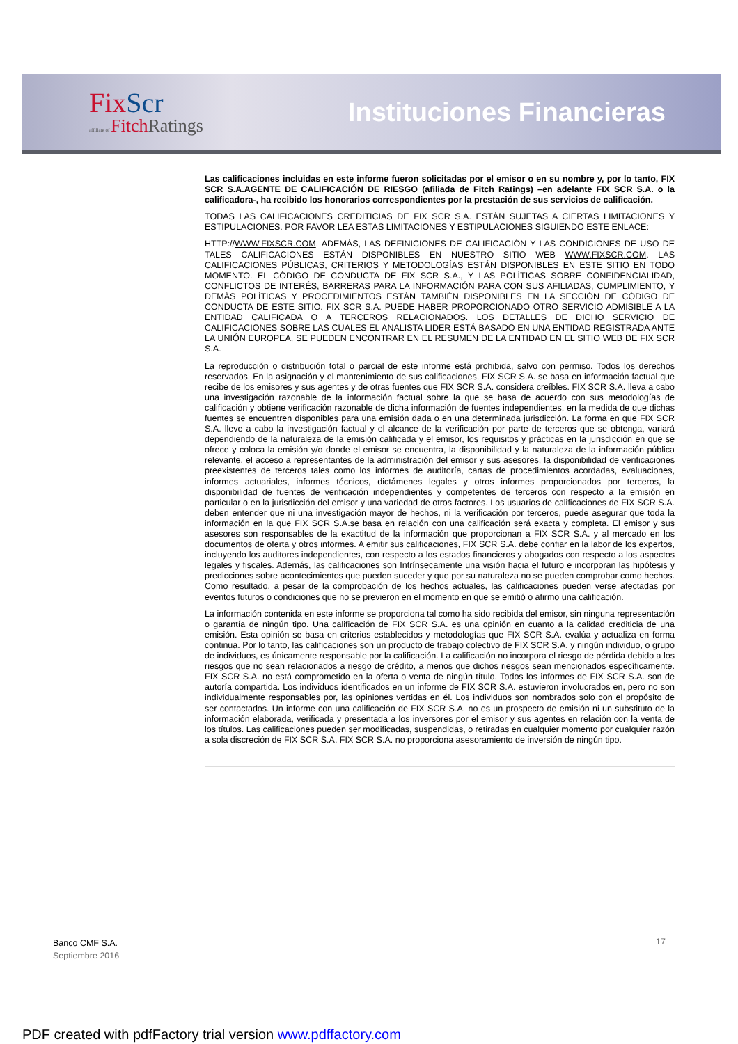FixScr
affiliate of FitchRatings
Instituciones Financieras
Las calificaciones incluidas en este informe fueron solicitadas por el emisor o en su nombre y, por lo tanto, FIX SCR S.A.AGENTE DE CALIFICACIÓN DE RIESGO (afiliada de Fitch Ratings) –en adelante FIX SCR S.A. o la calificadora-, ha recibido los honorarios correspondientes por la prestación de sus servicios de calificación.
TODAS LAS CALIFICACIONES CREDITICIAS DE FIX SCR S.A. ESTÁN SUJETAS A CIERTAS LIMITACIONES Y ESTIPULACIONES. POR FAVOR LEA ESTAS LIMITACIONES Y ESTIPULACIONES SIGUIENDO ESTE ENLACE:
HTTP://WWW.FIXSCR.COM. ADEMÁS, LAS DEFINICIONES DE CALIFICACIÓN Y LAS CONDICIONES DE USO DE TALES CALIFICACIONES ESTÁN DISPONIBLES EN NUESTRO SITIO WEB WWW.FIXSCR.COM. LAS CALIFICACIONES PÚBLICAS, CRITERIOS Y METODOLOGÍAS ESTÁN DISPONIBLES EN ESTE SITIO EN TODO MOMENTO. EL CÓDIGO DE CONDUCTA DE FIX SCR S.A., Y LAS POLÍTICAS SOBRE CONFIDENCIALIDAD, CONFLICTOS DE INTERÉS, BARRERAS PARA LA INFORMACIÓN PARA CON SUS AFILIADAS, CUMPLIMIENTO, Y DEMÁS POLÍTICAS Y PROCEDIMIENTOS ESTÁN TAMBIÉN DISPONIBLES EN LA SECCIÓN DE CÓDIGO DE CONDUCTA DE ESTE SITIO. FIX SCR S.A. PUEDE HABER PROPORCIONADO OTRO SERVICIO ADMISIBLE A LA ENTIDAD CALIFICADA O A TERCEROS RELACIONADOS. LOS DETALLES DE DICHO SERVICIO DE CALIFICACIONES SOBRE LAS CUALES EL ANALISTA LIDER ESTÁ BASADO EN UNA ENTIDAD REGISTRADA ANTE LA UNIÓN EUROPEA, SE PUEDEN ENCONTRAR EN EL RESUMEN DE LA ENTIDAD EN EL SITIO WEB DE FIX SCR S.A.
La reproducción o distribución total o parcial de este informe está prohibida, salvo con permiso. Todos los derechos reservados. En la asignación y el mantenimiento de sus calificaciones, FIX SCR S.A. se basa en información factual que recibe de los emisores y sus agentes y de otras fuentes que FIX SCR S.A. considera creíbles. FIX SCR S.A. lleva a cabo una investigación razonable de la información factual sobre la que se basa de acuerdo con sus metodologías de calificación y obtiene verificación razonable de dicha información de fuentes independientes, en la medida de que dichas fuentes se encuentren disponibles para una emisión dada o en una determinada jurisdicción. La forma en que FIX SCR S.A. lleve a cabo la investigación factual y el alcance de la verificación por parte de terceros que se obtenga, variará dependiendo de la naturaleza de la emisión calificada y el emisor, los requisitos y prácticas en la jurisdicción en que se ofrece y coloca la emisión y/o donde el emisor se encuentra, la disponibilidad y la naturaleza de la información pública relevante, el acceso a representantes de la administración del emisor y sus asesores, la disponibilidad de verificaciones preexistentes de terceros tales como los informes de auditoría, cartas de procedimientos acordadas, evaluaciones, informes actuariales, informes técnicos, dictámenes legales y otros informes proporcionados por terceros, la disponibilidad de fuentes de verificación independientes y competentes de terceros con respecto a la emisión en particular o en la jurisdicción del emisor y una variedad de otros factores. Los usuarios de calificaciones de FIX SCR S.A. deben entender que ni una investigación mayor de hechos, ni la verificación por terceros, puede asegurar que toda la información en la que FIX SCR S.A.se basa en relación con una calificación será exacta y completa. El emisor y sus asesores son responsables de la exactitud de la información que proporcionan a FIX SCR S.A. y al mercado en los documentos de oferta y otros informes. A emitir sus calificaciones, FIX SCR S.A. debe confiar en la labor de los expertos, incluyendo los auditores independientes, con respecto a los estados financieros y abogados con respecto a los aspectos legales y fiscales. Además, las calificaciones son Intrínsecamente una visión hacia el futuro e incorporan las hipótesis y predicciones sobre acontecimientos que pueden suceder y que por su naturaleza no se pueden comprobar como hechos. Como resultado, a pesar de la comprobación de los hechos actuales, las calificaciones pueden verse afectadas por eventos futuros o condiciones que no se previeron en el momento en que se emitió o afirmo una calificación.
La información contenida en este informe se proporciona tal como ha sido recibida del emisor, sin ninguna representación o garantía de ningún tipo. Una calificación de FIX SCR S.A. es una opinión en cuanto a la calidad crediticia de una emisión. Esta opinión se basa en criterios establecidos y metodologías que FIX SCR S.A. evalúa y actualiza en forma continua. Por lo tanto, las calificaciones son un producto de trabajo colectivo de FIX SCR S.A. y ningún individuo, o grupo de individuos, es únicamente responsable por la calificación. La calificación no incorpora el riesgo de pérdida debido a los riesgos que no sean relacionados a riesgo de crédito, a menos que dichos riesgos sean mencionados específicamente. FIX SCR S.A. no está comprometido en la oferta o venta de ningún título. Todos los informes de FIX SCR S.A. son de autoría compartida. Los individuos identificados en un informe de FIX SCR S.A. estuvieron involucrados en, pero no son individualmente responsables por, las opiniones vertidas en él. Los individuos son nombrados solo con el propósito de ser contactados. Un informe con una calificación de FIX SCR S.A. no es un prospecto de emisión ni un substituto de la información elaborada, verificada y presentada a los inversores por el emisor y sus agentes en relación con la venta de los títulos. Las calificaciones pueden ser modificadas, suspendidas, o retiradas en cualquier momento por cualquier razón a sola discreción de FIX SCR S.A. FIX SCR S.A. no proporciona asesoramiento de inversión de ningún tipo.
Banco CMF S.A.
Septiembre 2016
17
PDF created with pdfFactory trial version www.pdffactory.com